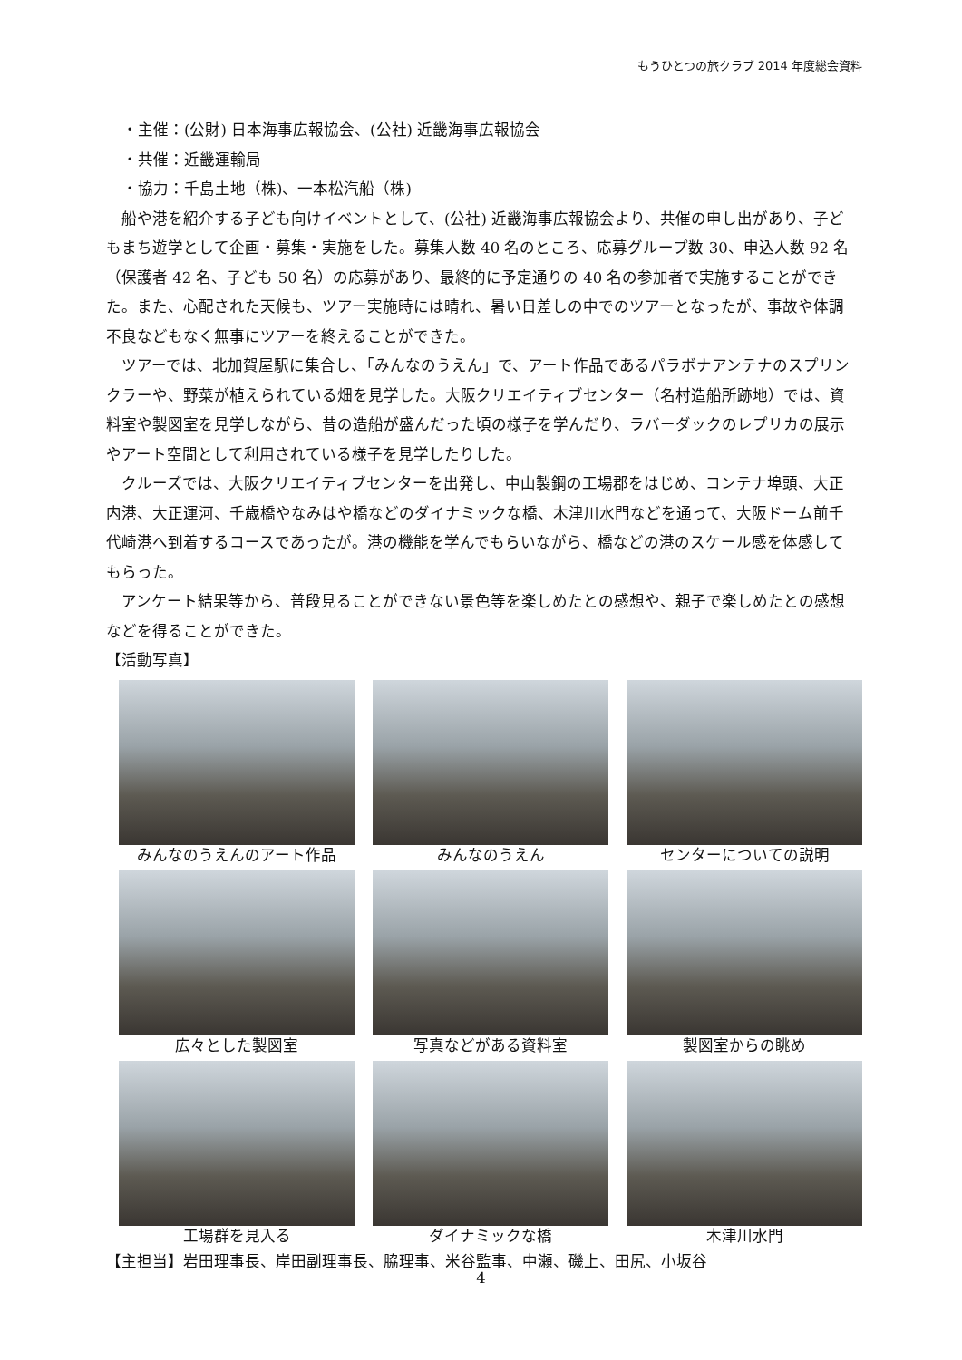もうひとつの旅クラブ 2014 年度総会資料
・主催：(公財) 日本海事広報協会、(公社) 近畿海事広報協会
・共催：近畿運輸局
・協力：千島土地（株)、一本松汽船（株)
　船や港を紹介する子ども向けイベントとして、(公社) 近畿海事広報協会より、共催の申し出があり、子どもまち遊学として企画・募集・実施をした。募集人数 40 名のところ、応募グループ数 30、申込人数 92 名（保護者 42 名、子ども 50 名）の応募があり、最終的に予定通りの 40 名の参加者で実施することができた。また、心配された天候も、ツアー実施時には晴れ、暑い日差しの中でのツアーとなったが、事故や体調不良などもなく無事にツアーを終えることができた。
　ツアーでは、北加賀屋駅に集合し、「みんなのうえん」で、アート作品であるパラボナアンテナのスプリンクラーや、野菜が植えられている畑を見学した。大阪クリエイティブセンター（名村造船所跡地）では、資料室や製図室を見学しながら、昔の造船が盛んだった頃の様子を学んだり、ラバーダックのレプリカの展示やアート空間として利用されている様子を見学したりした。
　クルーズでは、大阪クリエイティブセンターを出発し、中山製鋼の工場郡をはじめ、コンテナ埠頭、大正内港、大正運河、千歳橋やなみはや橋などのダイナミックな橋、木津川水門などを通って、大阪ドーム前千代崎港へ到着するコースであったが。港の機能を学んでもらいながら、橋などの港のスケール感を体感してもらった。
　アンケート結果等から、普段見ることができない景色等を楽しめたとの感想や、親子で楽しめたとの感想などを得ることができた。
【活動写真】
みんなのうえんのアート作品
みんなのうえん
センターについての説明
広々とした製図室
写真などがある資料室
製図室からの眺め
工場群を見入る
ダイナミックな橋
木津川水門
【主担当】岩田理事長、岸田副理事長、脇理事、米谷監事、中瀬、磯上、田尻、小坂谷
4